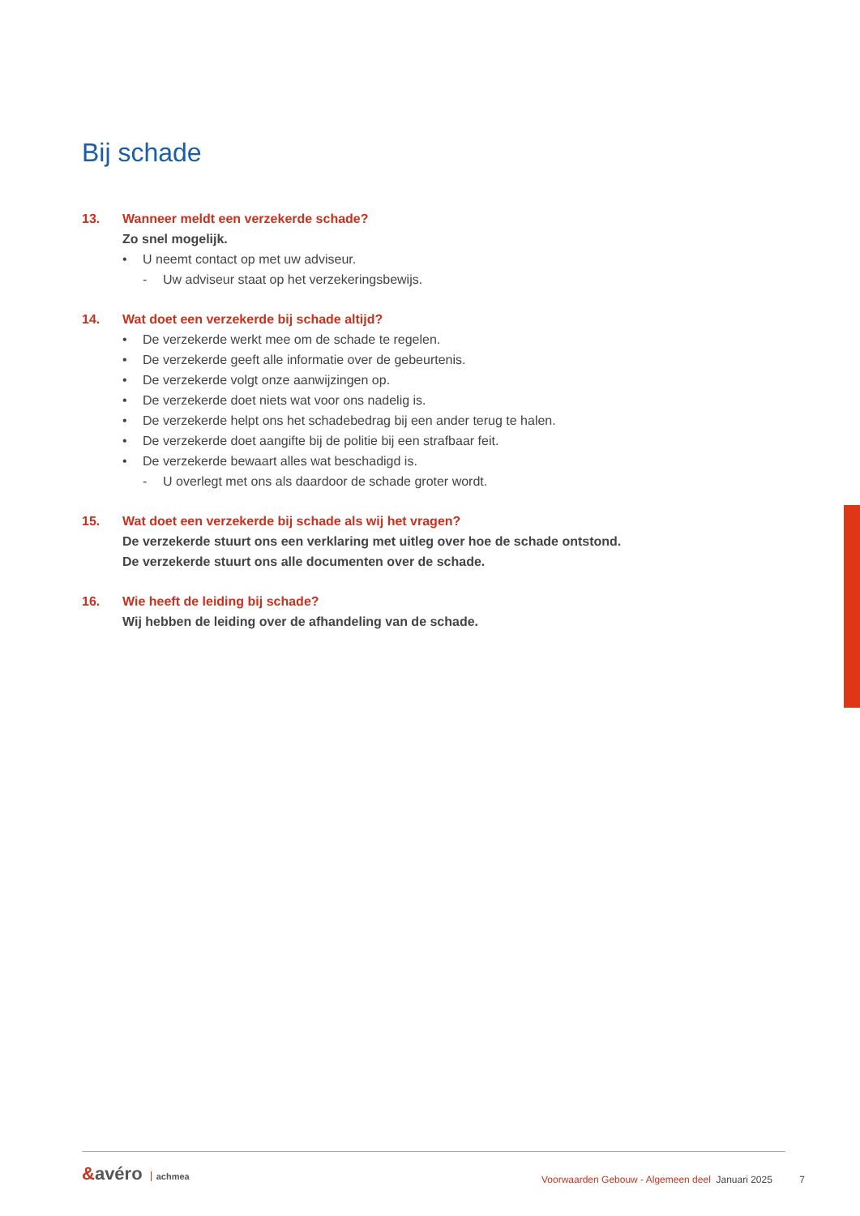Bij schade
13. Wanneer meldt een verzekerde schade?
Zo snel mogelijk.
• U neemt contact op met uw adviseur.
- Uw adviseur staat op het verzekeringsbewijs.
14. Wat doet een verzekerde bij schade altijd?
• De verzekerde werkt mee om de schade te regelen.
• De verzekerde geeft alle informatie over de gebeurtenis.
• De verzekerde volgt onze aanwijzingen op.
• De verzekerde doet niets wat voor ons nadelig is.
• De verzekerde helpt ons het schadebedrag bij een ander terug te halen.
• De verzekerde doet aangifte bij de politie bij een strafbaar feit.
• De verzekerde bewaart alles wat beschadigd is.
- U overlegt met ons als daardoor de schade groter wordt.
15. Wat doet een verzekerde bij schade als wij het vragen?
De verzekerde stuurt ons een verklaring met uitleg over hoe de schade ontstond.
De verzekerde stuurt ons alle documenten over de schade.
16. Wie heeft de leiding bij schade?
Wij hebben de leiding over de afhandeling van de schade.
&avéro achmea
Voorwaarden Gebouw - Algemeen deel Januari 2025 7